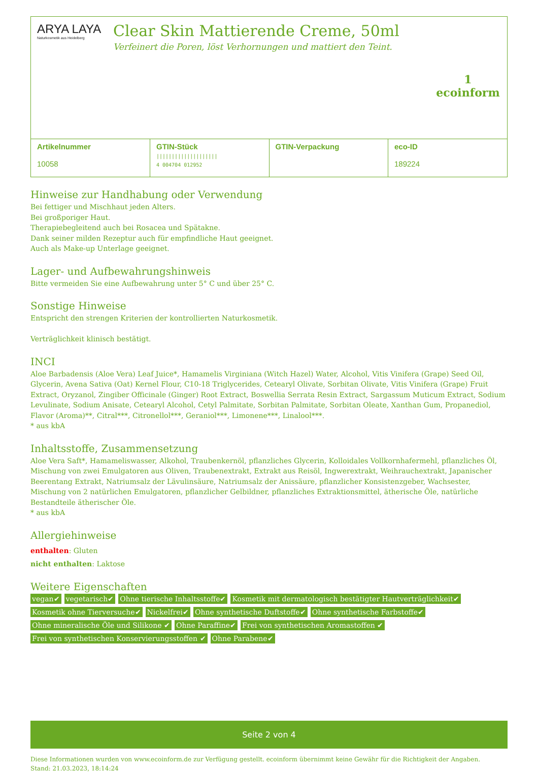ARYA LAYA
Naturkosmetik aus Heidelberg
Clear Skin Mattierende Creme, 50ml
Verfeinert die Poren, löst Verhornungen und mattiert den Teint.
1
ecoinform
| Artikelnummer 10058 | GTIN-Stück //////////////////// 4 004704 012952 | GTIN-Verpackung | eco-ID 189224 |
Hinweise zur Handhabung oder Verwendung
Bei fettiger und Mischhaut jeden Alters.
Bei großporiger Haut.
Therapiebegleitend auch bei Rosacea und Spätakne.
Dank seiner milden Rezeptur auch für empfindliche Haut geeignet.
Auch als Make-up Unterlage geeignet.
Lager- und Aufbewahrungshinweis
Bitte vermeiden Sie eine Aufbewahrung unter 5° C und über 25° C.
Sonstige Hinweise
Entspricht den strengen Kriterien der kontrollierten Naturkosmetik.
Verträglichkeit klinisch bestätigt.
INCI
Aloe Barbadensis (Aloe Vera) Leaf Juice*, Hamamelis Virginiana (Witch Hazel) Water, Alcohol, Vitis Vinifera (Grape) Seed Oil, Glycerin, Avena Sativa (Oat) Kernel Flour, C10-18 Triglycerides, Cetearyl Olivate, Sorbitan Olivate, Vitis Vinifera (Grape) Fruit Extract, Oryzanol, Zingiber Officinale (Ginger) Root Extract, Boswellia Serrata Resin Extract, Sargassum Muticum Extract, Sodium Levulinate, Sodium Anisate, Cetearyl Alcohol, Cetyl Palmitate, Sorbitan Palmitate, Sorbitan Oleate, Xanthan Gum, Propanediol, Flavor (Aroma)**, Citral***, Citronellol***, Geraniol***, Limonene***, Linalool***.
* aus kbA
Inhaltsstoffe, Zusammensetzung
Aloe Vera Saft*, Hamameliswasser, Alkohol, Traubenkernöl, pflanzliches Glycerin, Kolloidales Vollkornhafermehl, pflanzliches Öl, Mischung von zwei Emulgatoren aus Oliven, Traubenextrakt, Extrakt aus Reisöl, Ingwerextrakt, Weihrauchextrakt, Japanischer Beerentang Extrakt, Natriumsalz der Lävulinsäure, Natriumsalz der Anissäure, pflanzlicher Konsistenzgeber, Wachsester, Mischung von 2 natürlichen Emulgatoren, pflanzlicher Gelbildner, pflanzliches Extraktionsmittel, ätherische Öle, natürliche Bestandteile ätherischer Öle.
* aus kbA
Allergiehinweise
enthalten: Gluten
nicht enthalten: Laktose
Weitere Eigenschaften
vegan✔ vegetarisch✔ Ohne tierische Inhaltsstoffe✔ Kosmetik mit dermatologisch bestätigter Hautverträglichkeit✔ Kosmetik ohne Tierversuche✔ Nickelfrei✔ Ohne synthetische Duftstoffe✔ Ohne synthetische Farbstoffe✔ Ohne mineralische Öle und Silikone ✔ Ohne Paraffine✔ Frei von synthetischen Aromastoffen ✔ Frei von synthetischen Konservierungsstoffen ✔ Ohne Parabene✔
Seite 2 von 4
Diese Informationen wurden von www.ecoinform.de zur Verfügung gestellt. ecoinform übernimmt keine Gewähr für die Richtigkeit der Angaben.
Stand: 21.03.2023, 18:14:24